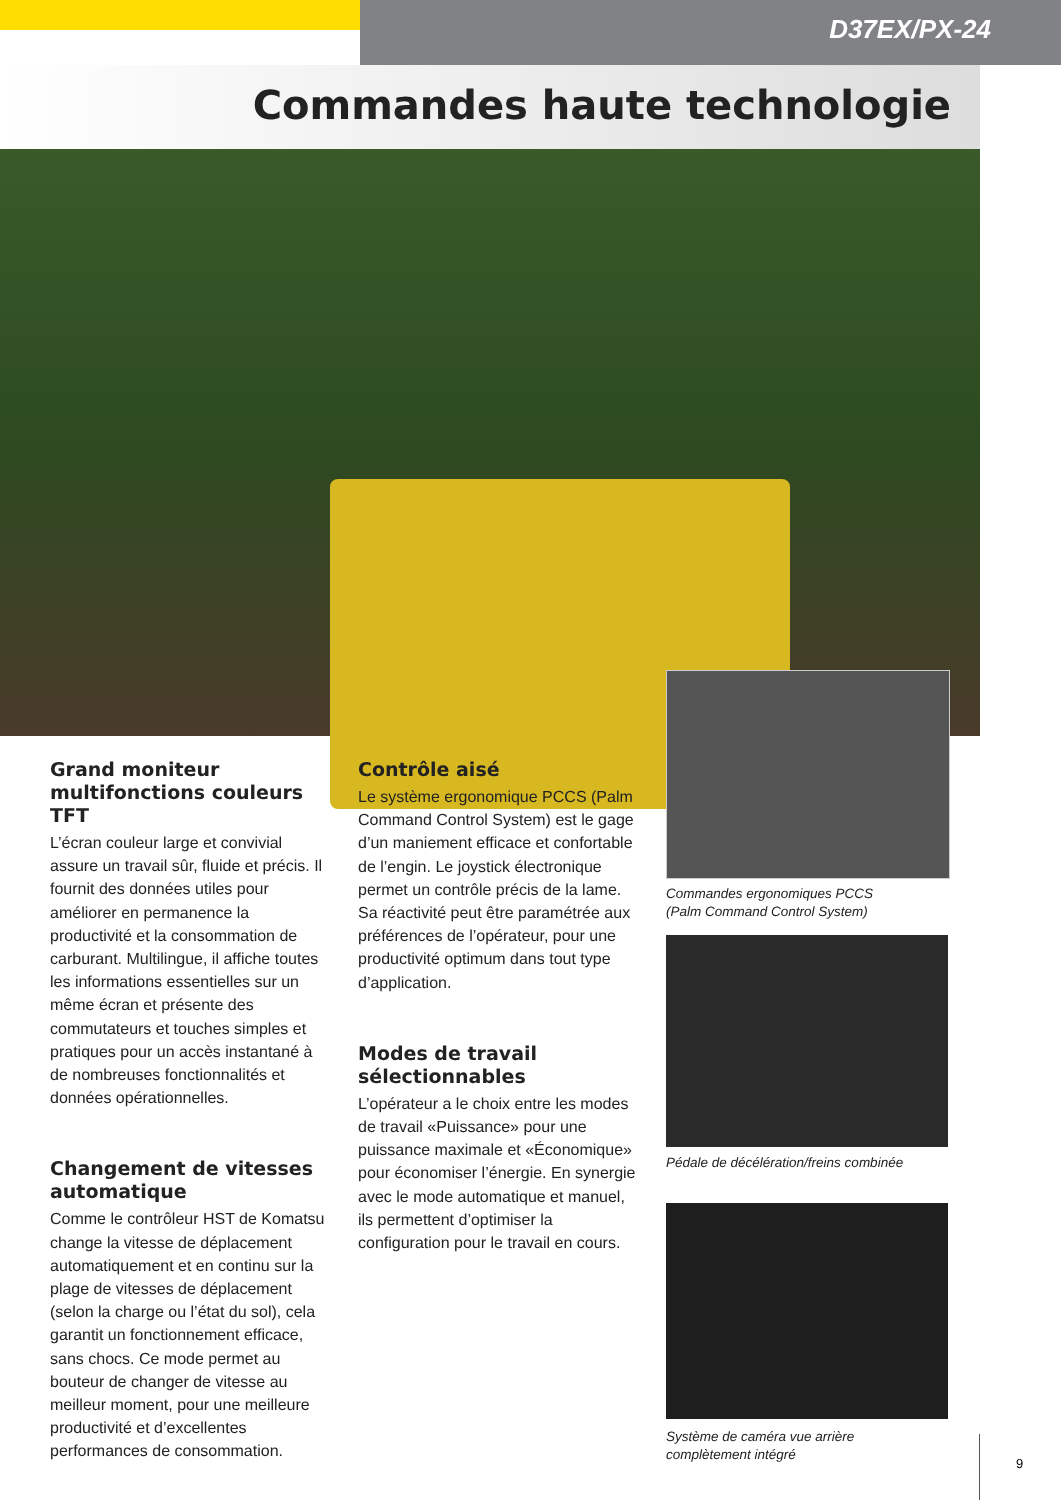D37EX/PX-24
Commandes haute technologie
Grand moniteur multifonctions couleurs TFT
L’écran couleur large et convivial assure un travail sûr, fluide et précis. Il fournit des données utiles pour améliorer en permanence la productivité et la consommation de carburant. Multilingue, il affiche toutes les informations essentielles sur un même écran et présente des commutateurs et touches simples et pratiques pour un accès instantané à de nombreuses fonctionnalités et données opérationnelles.
Changement de vitesses automatique
Comme le contrôleur HST de Komatsu change la vitesse de déplacement automatiquement et en continu sur la plage de vitesses de déplacement (selon la charge ou l’état du sol), cela garantit un fonctionnement efficace, sans chocs. Ce mode permet au bouteur de changer de vitesse au meilleur moment, pour une meilleure productivité et d’excellentes performances de consommation.
Contrôle aisé
Le système ergonomique PCCS (Palm Command Control System) est le gage d’un maniement efficace et confortable de l’engin. Le joystick électronique permet un contrôle précis de la lame. Sa réactivité peut être paramétrée aux préférences de l’opérateur, pour une productivité optimum dans tout type d’application.
Modes de travail sélectionnables
L’opérateur a le choix entre les modes de travail «Puissance» pour une puissance maximale et «Économique» pour économiser l’énergie. En synergie avec le mode automatique et manuel, ils permettent d’optimiser la configuration pour le travail en cours.
Commandes ergonomiques PCCS
(Palm Command Control System)
Pédale de décélération/freins combinée
Système de caméra vue arrière
complètement intégré
9